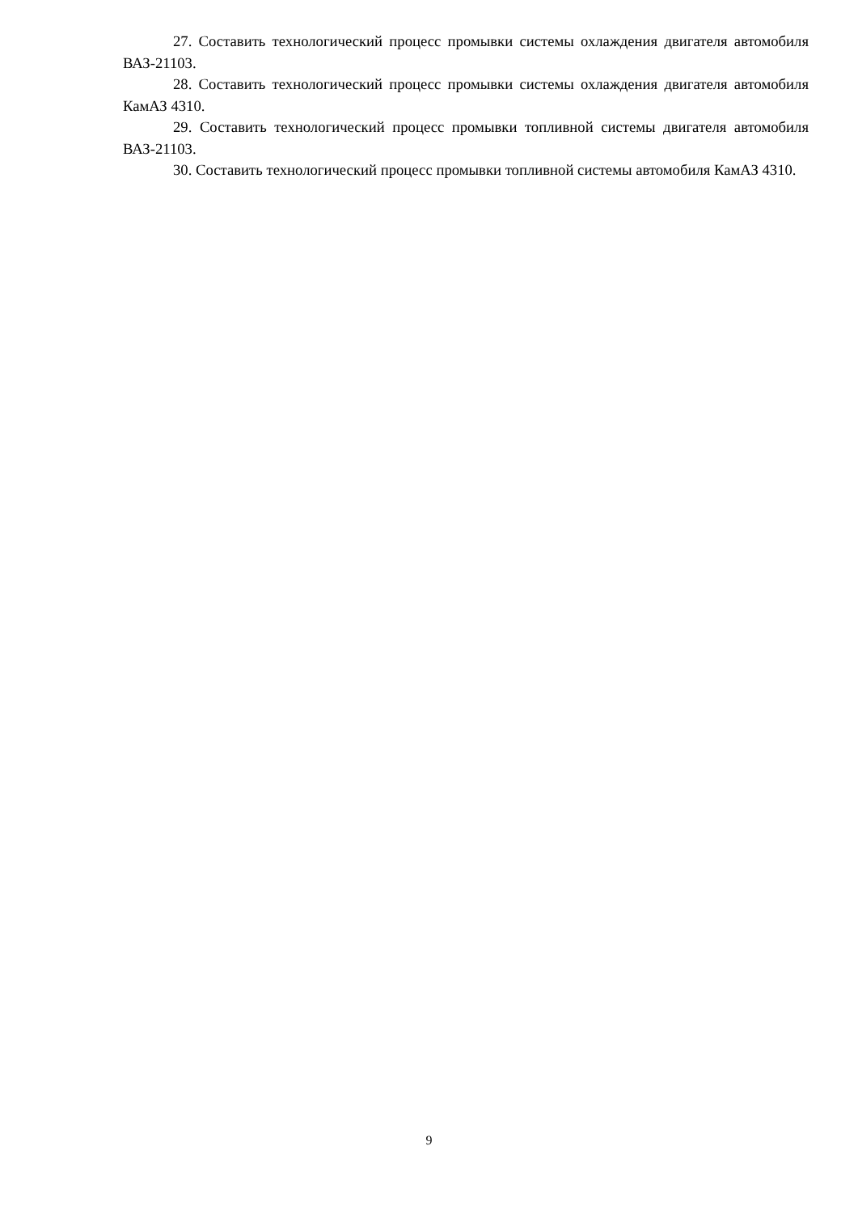27. Составить технологический процесс промывки системы охлаждения двигателя автомобиля ВАЗ-21103.
28. Составить технологический процесс промывки системы охлаждения двигателя автомобиля КамАЗ 4310.
29. Составить технологический процесс промывки топливной системы двигателя автомобиля ВАЗ-21103.
30. Составить технологический процесс промывки топливной системы автомобиля КамАЗ 4310.
9